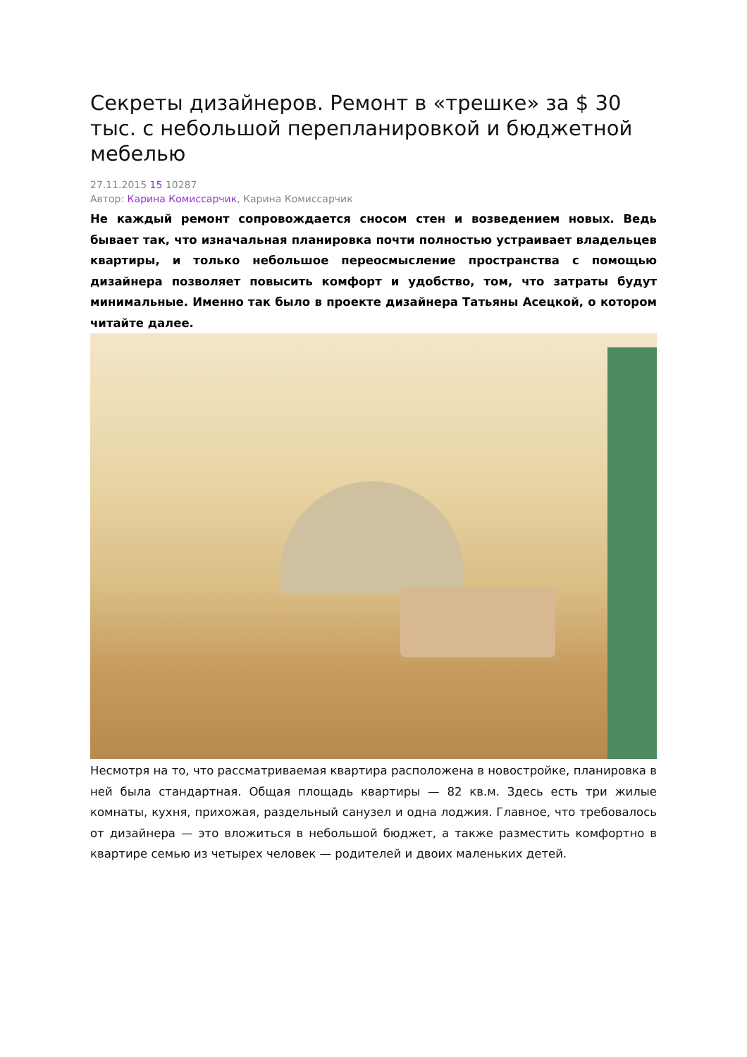Секреты дизайнеров. Ремонт в «трешке» за $ 30 тыс. с небольшой перепланировкой и бюджетной мебелью
27.11.2015 15 10287
Автор: Карина Комиссарчик, Карина Комиссарчик
Не каждый ремонт сопровождается сносом стен и возведением новых. Ведь бывает так, что изначальная планировка почти полностью устраивает владельцев квартиры, и только небольшое переосмысление пространства с помощью дизайнера позволяет повысить комфорт и удобство, том, что затраты будут минимальные. Именно так было в проекте дизайнера Татьяны Асецкой, о котором читайте далее.
Несмотря на то, что рассматриваемая квартира расположена в новостройке, планировка в ней была стандартная. Общая площадь квартиры — 82 кв.м. Здесь есть три жилые комнаты, кухня, прихожая, раздельный санузел и одна лоджия. Главное, что требовалось от дизайнера — это вложиться в небольшой бюджет, а также разместить комфортно в квартире семью из четырех человек — родителей и двоих маленьких детей.